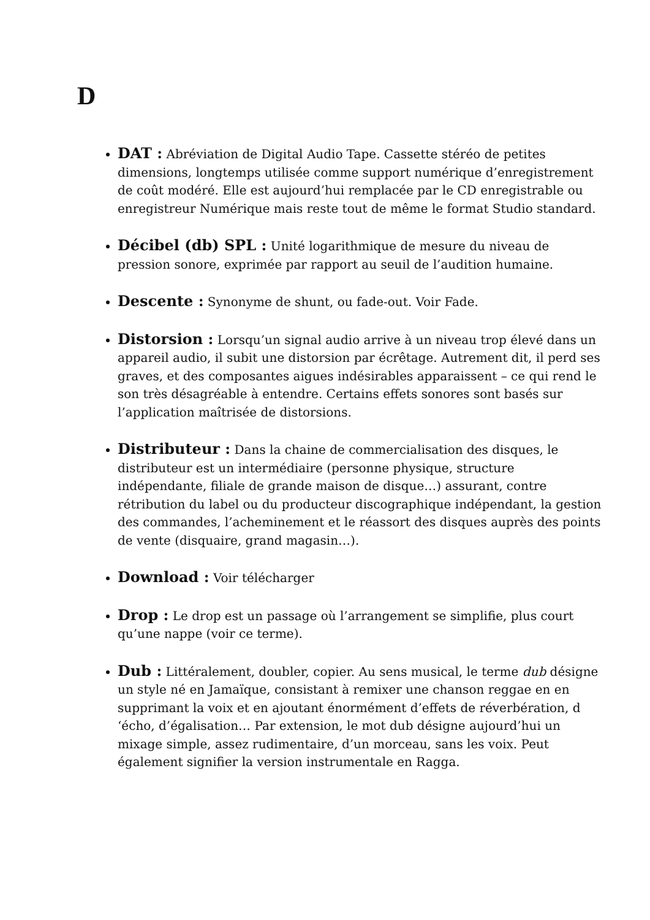D
DAT : Abréviation de Digital Audio Tape. Cassette stéréo de petites dimensions, longtemps utilisée comme support numérique d’enregistrement de coût modéré. Elle est aujourd’hui remplacée par le CD enregistrable ou enregistreur Numérique mais reste tout de même le format Studio standard.
Décibel (db) SPL : Unité logarithmique de mesure du niveau de pression sonore, exprimée par rapport au seuil de l’audition humaine.
Descente : Synonyme de shunt, ou fade-out. Voir Fade.
Distorsion : Lorsqu’un signal audio arrive à un niveau trop élevé dans un appareil audio, il subit une distorsion par écrêtage. Autrement dit, il perd ses graves, et des composantes aigues indésirables apparaissent – ce qui rend le son très désagréable à entendre. Certains effets sonores sont basés sur l’application maîtrisée de distorsions.
Distributeur : Dans la chaine de commercialisation des disques, le distributeur est un intermédiaire (personne physique, structure indépendante, filiale de grande maison de disque…) assurant, contre rétribution du label ou du producteur discographique indépendant, la gestion des commandes, l’acheminement et le réassort des disques auprès des points de vente (disquaire, grand magasin…).
Download : Voir télécharger
Drop : Le drop est un passage où l’arrangement se simplifie, plus court qu’une nappe (voir ce terme).
Dub : Littéralement, doubler, copier. Au sens musical, le terme dub désigne un style né en Jamaïque, consistant à remixer une chanson reggae en en supprimant la voix et en ajoutant énormément d’effets de réverbération, d ‘écho, d’égalisation… Par extension, le mot dub désigne aujourd’hui un mixage simple, assez rudimentaire, d’un morceau, sans les voix. Peut également signifier la version instrumentale en Ragga.